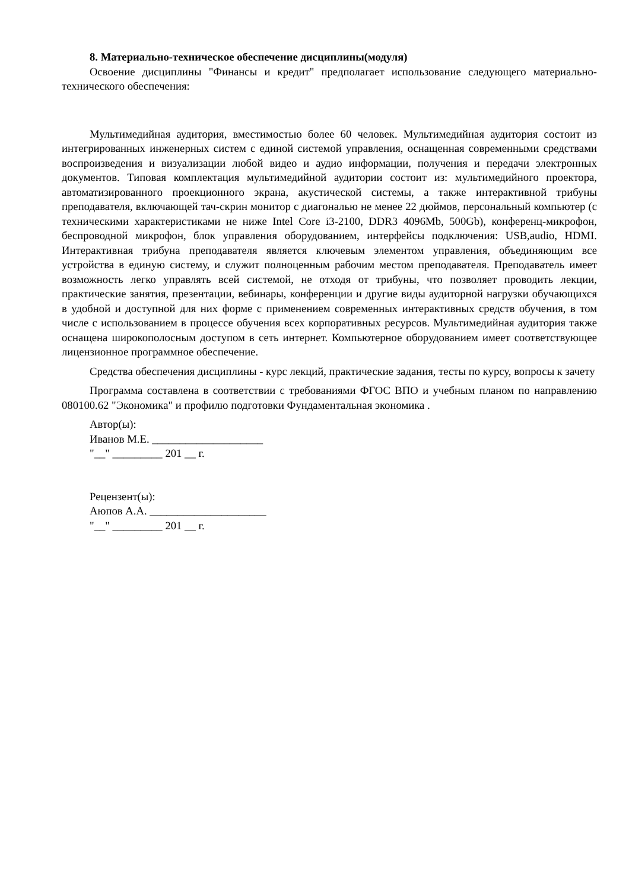8. Материально-техническое обеспечение дисциплины(модуля)
Освоение дисциплины "Финансы и кредит" предполагает использование следующего материально-технического обеспечения:
Мультимедийная аудитория, вместимостью более 60 человек. Мультимедийная аудитория состоит из интегрированных инженерных систем с единой системой управления, оснащенная современными средствами воспроизведения и визуализации любой видео и аудио информации, получения и передачи электронных документов. Типовая комплектация мультимедийной аудитории состоит из: мультимедийного проектора, автоматизированного проекционного экрана, акустической системы, а также интерактивной трибуны преподавателя, включающей тач-скрин монитор с диагональю не менее 22 дюймов, персональный компьютер (с техническими характеристиками не ниже Intel Core i3-2100, DDR3 4096Mb, 500Gb), конференц-микрофон, беспроводной микрофон, блок управления оборудованием, интерфейсы подключения: USB,audio, HDMI. Интерактивная трибуна преподавателя является ключевым элементом управления, объединяющим все устройства в единую систему, и служит полноценным рабочим местом преподавателя. Преподаватель имеет возможность легко управлять всей системой, не отходя от трибуны, что позволяет проводить лекции, практические занятия, презентации, вебинары, конференции и другие виды аудиторной нагрузки обучающихся в удобной и доступной для них форме с применением современных интерактивных средств обучения, в том числе с использованием в процессе обучения всех корпоративных ресурсов. Мультимедийная аудитория также оснащена широкополосным доступом в сеть интернет. Компьютерное оборудованием имеет соответствующее лицензионное программное обеспечение.
Средства обеспечения дисциплины - курс лекций, практические задания, тесты по курсу, вопросы к зачету
Программа составлена в соответствии с требованиями ФГОС ВПО и учебным планом по направлению 080100.62 "Экономика" и профилю подготовки Фундаментальная экономика .
Автор(ы):
Иванов М.Е. ____________________
"__" _________ 201 __ г.
Рецензент(ы):
Аюпов А.А. _____________________
"__" _________ 201 __ г.